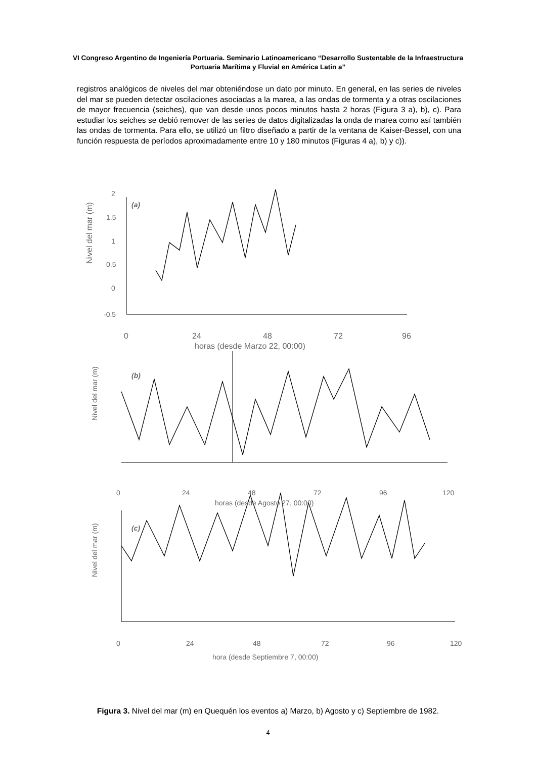VI Congreso Argentino de Ingeniería Portuaria. Seminario Latinoamericano “Desarrollo Sustentable de la Infraestructura Portuaria Marítima y Fluvial en América Latin a”
registros analógicos de niveles del mar obteniéndose un dato por minuto. En general, en las series de niveles del mar se pueden detectar oscilaciones asociadas a la marea, a las ondas de tormenta y a otras oscilaciones de mayor frecuencia (seiches), que van desde unos pocos minutos hasta 2 horas (Figura 3 a), b), c). Para estudiar los seiches se debió remover de las series de datos digitalizadas la onda de marea como así también las ondas de tormenta. Para ello, se utilizó un filtro diseñado a partir de la ventana de Kaiser-Bessel, con una función respuesta de períodos aproximadamente entre 10 y 180 minutos (Figuras 4 a), b) y c)).
(a)
(b)
(c)
Nivel del mar (m)
2
1.5
1
0.5
0
-0.5
0
24
48
72
96
horas (desde Marzo 22, 00:00)
Nivel del mar (m)
0
24
48
72
96
120
horas (desde Agosto 27, 00:00)
Nivel del mar (m)
0
24
48
72
96
120
hora (desde Septiembre 7, 00:00)
Figura 3. Nivel del mar (m) en Quequén los eventos a) Marzo, b) Agosto y c) Septiembre de 1982.
4